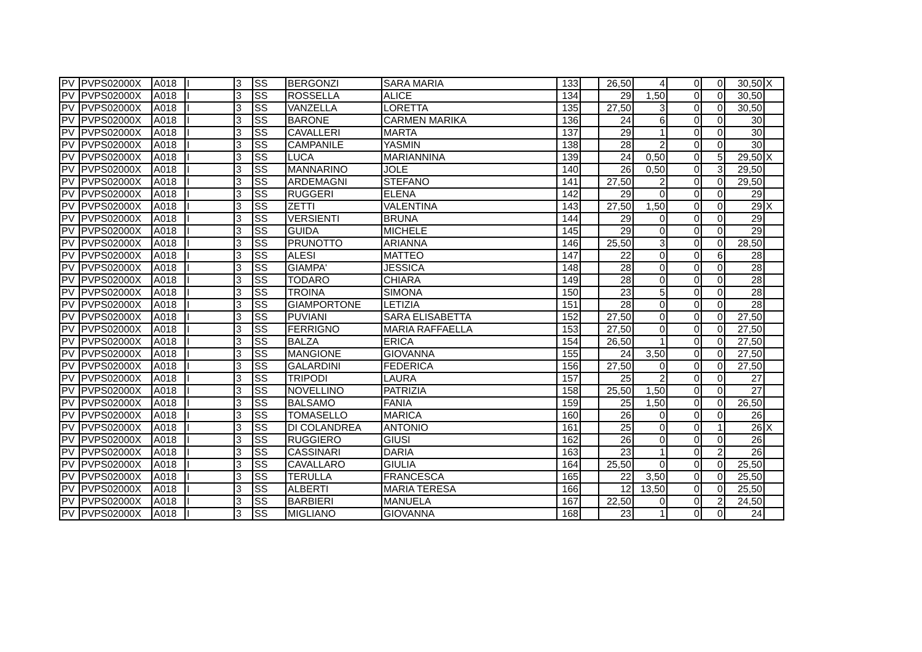| PV | PVPS02000X | A018 | I | 3 | SS | BERGONZI | SARA MARIA | 133 | | 26,50 | 4 | 0 | 0 | 30,50 | X |
| PV | PVPS02000X | A018 | I | 3 | SS | ROSSELLA | ALICE | 134 | | 29 | 1,50 | 0 | 0 | 30,50 | |
| PV | PVPS02000X | A018 | I | 3 | SS | VANZELLA | LORETTA | 135 | | 27,50 | 3 | 0 | 0 | 30,50 | |
| PV | PVPS02000X | A018 | I | 3 | SS | BARONE | CARMEN MARIKA | 136 | | 24 | 6 | 0 | 0 | 30 | |
| PV | PVPS02000X | A018 | I | 3 | SS | CAVALLERI | MARTA | 137 | | 29 | 1 | 0 | 0 | 30 | |
| PV | PVPS02000X | A018 | I | 3 | SS | CAMPANILE | YASMIN | 138 | | 28 | 2 | 0 | 0 | 30 | |
| PV | PVPS02000X | A018 | I | 3 | SS | LUCA | MARIANNINA | 139 | | 24 | 0,50 | 0 | 5 | 29,50 | X |
| PV | PVPS02000X | A018 | I | 3 | SS | MANNARINO | JOLE | 140 | | 26 | 0,50 | 0 | 3 | 29,50 | |
| PV | PVPS02000X | A018 | I | 3 | SS | ARDEMAGNI | STEFANO | 141 | | 27,50 | 2 | 0 | 0 | 29,50 | |
| PV | PVPS02000X | A018 | I | 3 | SS | RUGGERI | ELENA | 142 | | 29 | 0 | 0 | 0 | 29 | |
| PV | PVPS02000X | A018 | I | 3 | SS | ZETTI | VALENTINA | 143 | | 27,50 | 1,50 | 0 | 0 | 29 | X |
| PV | PVPS02000X | A018 | I | 3 | SS | VERSIENTI | BRUNA | 144 | | 29 | 0 | 0 | 0 | 29 | |
| PV | PVPS02000X | A018 | I | 3 | SS | GUIDA | MICHELE | 145 | | 29 | 0 | 0 | 0 | 29 | |
| PV | PVPS02000X | A018 | I | 3 | SS | PRUNOTTO | ARIANNA | 146 | | 25,50 | 3 | 0 | 0 | 28,50 | |
| PV | PVPS02000X | A018 | I | 3 | SS | ALESI | MATTEO | 147 | | 22 | 0 | 0 | 6 | 28 | |
| PV | PVPS02000X | A018 | I | 3 | SS | GIAMPA' | JESSICA | 148 | | 28 | 0 | 0 | 0 | 28 | |
| PV | PVPS02000X | A018 | I | 3 | SS | TODARO | CHIARA | 149 | | 28 | 0 | 0 | 0 | 28 | |
| PV | PVPS02000X | A018 | I | 3 | SS | TROINA | SIMONA | 150 | | 23 | 5 | 0 | 0 | 28 | |
| PV | PVPS02000X | A018 | I | 3 | SS | GIAMPORTONE | LETIZIA | 151 | | 28 | 0 | 0 | 0 | 28 | |
| PV | PVPS02000X | A018 | I | 3 | SS | PUVIANI | SARA ELISABETTA | 152 | | 27,50 | 0 | 0 | 0 | 27,50 | |
| PV | PVPS02000X | A018 | I | 3 | SS | FERRIGNO | MARIA RAFFAELLA | 153 | | 27,50 | 0 | 0 | 0 | 27,50 | |
| PV | PVPS02000X | A018 | I | 3 | SS | BALZA | ERICA | 154 | | 26,50 | 1 | 0 | 0 | 27,50 | |
| PV | PVPS02000X | A018 | I | 3 | SS | MANGIONE | GIOVANNA | 155 | | 24 | 3,50 | 0 | 0 | 27,50 | |
| PV | PVPS02000X | A018 | I | 3 | SS | GALARDINI | FEDERICA | 156 | | 27,50 | 0 | 0 | 0 | 27,50 | |
| PV | PVPS02000X | A018 | I | 3 | SS | TRIPODI | LAURA | 157 | | 25 | 2 | 0 | 0 | 27 | |
| PV | PVPS02000X | A018 | I | 3 | SS | NOVELLINO | PATRIZIA | 158 | | 25,50 | 1,50 | 0 | 0 | 27 | |
| PV | PVPS02000X | A018 | I | 3 | SS | BALSAMO | FANIA | 159 | | 25 | 1,50 | 0 | 0 | 26,50 | |
| PV | PVPS02000X | A018 | I | 3 | SS | TOMASELLO | MARICA | 160 | | 26 | 0 | 0 | 0 | 26 | |
| PV | PVPS02000X | A018 | I | 3 | SS | DI COLANDREA | ANTONIO | 161 | | 25 | 0 | 0 | 1 | 26 | X |
| PV | PVPS02000X | A018 | I | 3 | SS | RUGGIERO | GIUSI | 162 | | 26 | 0 | 0 | 0 | 26 | |
| PV | PVPS02000X | A018 | I | 3 | SS | CASSINARI | DARIA | 163 | | 23 | 1 | 0 | 2 | 26 | |
| PV | PVPS02000X | A018 | I | 3 | SS | CAVALLARO | GIULIA | 164 | | 25,50 | 0 | 0 | 0 | 25,50 | |
| PV | PVPS02000X | A018 | I | 3 | SS | TERULLA | FRANCESCA | 165 | | 22 | 3,50 | 0 | 0 | 25,50 | |
| PV | PVPS02000X | A018 | I | 3 | SS | ALBERTI | MARIA TERESA | 166 | | 12 | 13,50 | 0 | 0 | 25,50 | |
| PV | PVPS02000X | A018 | I | 3 | SS | BARBIERI | MANUELA | 167 | | 22,50 | 0 | 0 | 2 | 24,50 | |
| PV | PVPS02000X | A018 | I | 3 | SS | MIGLIANO | GIOVANNA | 168 | | 23 | 1 | 0 | 0 | 24 | |